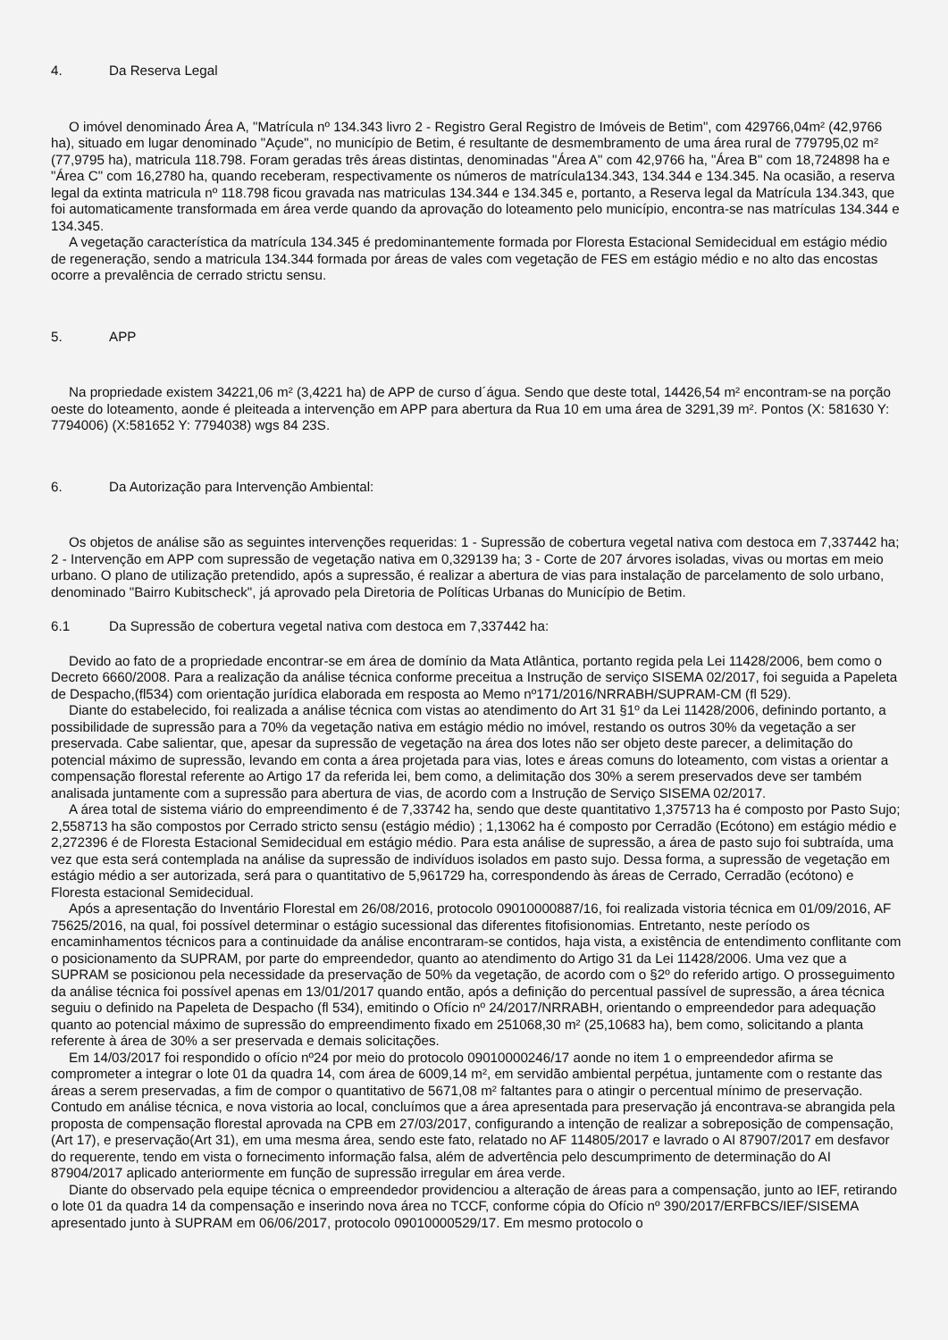4. Da Reserva Legal
O imóvel denominado Área A, "Matrícula nº 134.343 livro 2 - Registro Geral Registro de Imóveis de Betim", com 429766,04m² (42,9766 ha), situado em lugar denominado "Açude", no município de Betim, é resultante de desmembramento de uma área rural de 779795,02 m² (77,9795 ha), matricula 118.798. Foram geradas três áreas distintas, denominadas "Área A" com 42,9766 ha, "Área B" com 18,724898 ha e "Área C" com 16,2780 ha, quando receberam, respectivamente os números de matrícula134.343, 134.344 e 134.345. Na ocasião, a reserva legal da extinta matricula nº 118.798 ficou gravada nas matriculas 134.344 e 134.345 e, portanto, a Reserva legal da Matrícula 134.343, que foi automaticamente transformada em área verde quando da aprovação do loteamento pelo município, encontra-se nas matrículas 134.344 e 134.345.
A vegetação característica da matrícula 134.345 é predominantemente formada por Floresta Estacional Semidecidual em estágio médio de regeneração, sendo a matricula 134.344 formada por áreas de vales com vegetação de FES em estágio médio e no alto das encostas ocorre a prevalência de cerrado strictu sensu.
5. APP
Na propriedade existem 34221,06 m² (3,4221 ha) de APP de curso d´água. Sendo que deste total, 14426,54 m² encontram-se na porção oeste do loteamento, aonde é pleiteada a intervenção em APP para abertura da Rua 10 em uma área de 3291,39 m². Pontos (X: 581630 Y: 7794006) (X:581652 Y: 7794038) wgs 84 23S.
6. Da Autorização para Intervenção Ambiental:
Os objetos de análise são as seguintes intervenções requeridas: 1 - Supressão de cobertura vegetal nativa com destoca em 7,337442 ha; 2 - Intervenção em APP com supressão de vegetação nativa em 0,329139 ha; 3 - Corte de 207 árvores isoladas, vivas ou mortas em meio urbano. O plano de utilização pretendido, após a supressão, é realizar a abertura de vias para instalação de parcelamento de solo urbano, denominado "Bairro Kubitscheck", já aprovado pela Diretoria de Políticas Urbanas do Município de Betim.
6.1 Da Supressão de cobertura vegetal nativa com destoca em 7,337442 ha:
Devido ao fato de a propriedade encontrar-se em área de domínio da Mata Atlântica, portanto regida pela Lei 11428/2006, bem como o Decreto 6660/2008. Para a realização da análise técnica conforme preceitua a Instrução de serviço SISEMA 02/2017, foi seguida a Papeleta de Despacho,(fl534) com orientação jurídica elaborada em resposta ao Memo nº171/2016/NRRABH/SUPRAM-CM (fl 529).
Diante do estabelecido, foi realizada a análise técnica com vistas ao atendimento do Art 31 §1º da Lei 11428/2006, definindo portanto, a possibilidade de supressão para a 70% da vegetação nativa em estágio médio no imóvel, restando os outros 30% da vegetação a ser preservada. Cabe salientar, que, apesar da supressão de vegetação na área dos lotes não ser objeto deste parecer, a delimitação do potencial máximo de supressão, levando em conta a área projetada para vias, lotes e áreas comuns do loteamento, com vistas a orientar a compensação florestal referente ao Artigo 17 da referida lei, bem como, a delimitação dos 30% a serem preservados deve ser também analisada juntamente com a supressão para abertura de vias, de acordo com a Instrução de Serviço SISEMA 02/2017.
A área total de sistema viário do empreendimento é de 7,33742 ha, sendo que deste quantitativo 1,375713 ha é composto por Pasto Sujo; 2,558713 ha são compostos por Cerrado stricto sensu (estágio médio) ; 1,13062 ha é composto por Cerradão (Ecótono) em estágio médio e 2,272396 é de Floresta Estacional Semidecidual em estágio médio. Para esta análise de supressão, a área de pasto sujo foi subtraída, uma vez que esta será contemplada na análise da supressão de indivíduos isolados em pasto sujo. Dessa forma, a supressão de vegetação em estágio médio a ser autorizada, será para o quantitativo de 5,961729 ha, correspondendo às áreas de Cerrado, Cerradão (ecótono) e Floresta estacional Semidecidual.
Após a apresentação do Inventário Florestal em 26/08/2016, protocolo 09010000887/16, foi realizada vistoria técnica em 01/09/2016, AF 75625/2016, na qual, foi possível determinar o estágio sucessional das diferentes fitofisionomias. Entretanto, neste período os encaminhamentos técnicos para a continuidade da análise encontraram-se contidos, haja vista, a existência de entendimento conflitante com o posicionamento da SUPRAM, por parte do empreendedor, quanto ao atendimento do Artigo 31 da Lei 11428/2006. Uma vez que a SUPRAM se posicionou pela necessidade da preservação de 50% da vegetação, de acordo com o §2º do referido artigo. O prosseguimento da análise técnica foi possível apenas em 13/01/2017 quando então, após a definição do percentual passível de supressão, a área técnica seguiu o definido na Papeleta de Despacho (fl 534), emitindo o Ofício nº 24/2017/NRRABH, orientando o empreendedor para adequação quanto ao potencial máximo de supressão do empreendimento fixado em 251068,30 m² (25,10683 ha), bem como, solicitando a planta referente à área de 30% a ser preservada e demais solicitações.
Em 14/03/2017 foi respondido o ofício nº24 por meio do protocolo 09010000246/17 aonde no item 1 o empreendedor afirma se comprometer a integrar o lote 01 da quadra 14, com área de 6009,14 m², em servidão ambiental perpétua, juntamente com o restante das áreas a serem preservadas, a fim de compor o quantitativo de 5671,08 m² faltantes para o atingir o percentual mínimo de preservação. Contudo em análise técnica, e nova vistoria ao local, concluímos que a área apresentada para preservação já encontrava-se abrangida pela proposta de compensação florestal aprovada na CPB em 27/03/2017, configurando a intenção de realizar a sobreposição de compensação,(Art 17), e preservação(Art 31), em uma mesma área, sendo este fato, relatado no AF 114805/2017 e lavrado o AI 87907/2017 em desfavor do requerente, tendo em vista o fornecimento informação falsa, além de advertência pelo descumprimento de determinação do AI 87904/2017 aplicado anteriormente em função de supressão irregular em área verde.
Diante do observado pela equipe técnica o empreendedor providenciou a alteração de áreas para a compensação, junto ao IEF, retirando o lote 01 da quadra 14 da compensação e inserindo nova área no TCCF, conforme cópia do Ofício nº 390/2017/ERFBCS/IEF/SISEMA apresentado junto à SUPRAM em 06/06/2017, protocolo 09010000529/17. Em mesmo protocolo o